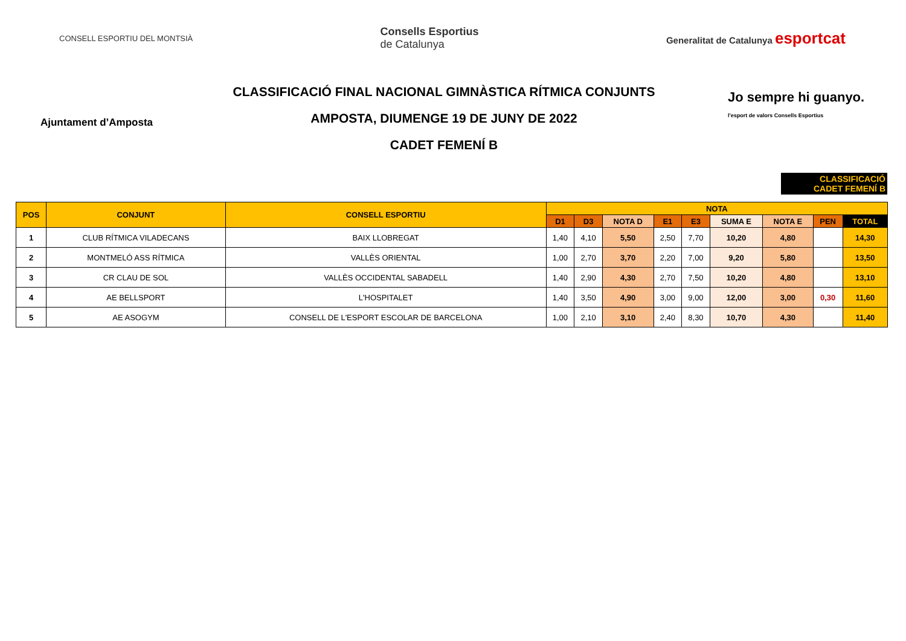CONSELL ESPORTIU DEL MONTSIÀ
Consells Esportius
de Catalunya
Generalitat de Catalunya esportcat
Ajuntament d’Amposta
CLASSIFICACIÓ FINAL NACIONAL GIMNÀSTICA RÍTMICA CONJUNTS
AMPOSTA, DIUMENGE 19 DE JUNY DE 2022
CADET FEMENÍ B
Jo sempre hi guanyo.
l'esport de valors Consells Esportius
CLASSIFICACIÓ
CADET FEMENÍ B
| POS | CONJUNT | CONSELL ESPORTIU | NOTA | | | | | | | | |
| --- | --- | --- | --- | --- | --- | --- | --- | --- | --- | --- | --- |
| | | | D1 | D3 | NOTA D | E1 | E3 | SUMA E | NOTA E | PEN | TOTAL |
| 1 | CLUB RÍTMICA VILADECANS | BAIX LLOBREGAT | 1,40 | 4,10 | 5,50 | 2,50 | 7,70 | 10,20 | 4,80 | | 14,30 |
| 2 | MONTMELÓ ASS RÍTMICA | VALLÈS ORIENTAL | 1,00 | 2,70 | 3,70 | 2,20 | 7,00 | 9,20 | 5,80 | | 13,50 |
| 3 | CR CLAU DE SOL | VALLÈS OCCIDENTAL SABADELL | 1,40 | 2,90 | 4,30 | 2,70 | 7,50 | 10,20 | 4,80 | | 13,10 |
| 4 | AE BELLSPORT | L'HOSPITALET | 1,40 | 3,50 | 4,90 | 3,00 | 9,00 | 12,00 | 3,00 | 0,30 | 11,60 |
| 5 | AE ASOGYM | CONSELL DE L'ESPORT ESCOLAR DE BARCELONA | 1,00 | 2,10 | 3,10 | 2,40 | 8,30 | 10,70 | 4,30 | | 11,40 |